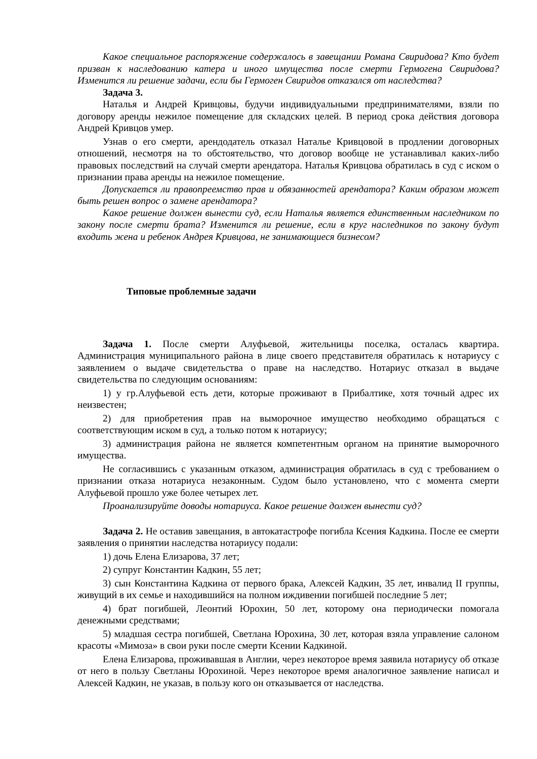Какое специальное распоряжение содержалось в завещании Романа Свиридова? Кто будет призван к наследованию катера и иного имущества после смерти Гермогена Свиридова? Изменится ли решение задачи, если бы Гермоген Свиридов отказался от наследства?
Задача 3.
Наталья и Андрей Кривцовы, будучи индивидуальными предпринимателями, взяли по договору аренды нежилое помещение для складских целей. В период срока действия договора Андрей Кривцов умер.
Узнав о его смерти, арендодатель отказал Наталье Кривцовой в продлении договорных отношений, несмотря на то обстоятельство, что договор вообще не устанавливал каких-либо правовых последствий на случай смерти арендатора. Наталья Кривцова обратилась в суд с иском о признании права аренды на нежилое помещение.
Допускается ли правопреемство прав и обязанностей арендатора? Каким образом может быть решен вопрос о замене арендатора?
Какое решение должен вынести суд, если Наталья является единственным наследником по закону после смерти брата? Изменится ли решение, если в круг наследников по закону будут входить жена и ребенок Андрея Кривцова, не занимающиеся бизнесом?
Типовые проблемные задачи
Задача 1. После смерти Алуфьевой, жительницы поселка, осталась квартира. Администрация муниципального района в лице своего представителя обратилась к нотариусу с заявлением о выдаче свидетельства о праве на наследство. Нотариус отказал в выдаче свидетельства по следующим основаниям:
1) у гр.Алуфьевой есть дети, которые проживают в Прибалтике, хотя точный адрес их неизвестен;
2) для приобретения прав на выморочное имущество необходимо обращаться с соответствующим иском в суд, а только потом к нотариусу;
3) администрация района не является компетентным органом на принятие выморочного имущества.
Не согласившись с указанным отказом, администрация обратилась в суд с требованием о признании отказа нотариуса незаконным. Судом было установлено, что с момента смерти Алуфьевой прошло уже более четырех лет.
Проанализируйте доводы нотариуса. Какое решение должен вынести суд?
Задача 2. Не оставив завещания, в автокатастрофе погибла Ксения Кадкина. После ее смерти заявления о принятии наследства нотариусу подали:
1) дочь Елена Елизарова, 37 лет;
2) супруг Константин Кадкин, 55 лет;
3) сын Константина Кадкина от первого брака, Алексей Кадкин, 35 лет, инвалид II группы, живущий в их семье и находившийся на полном иждивении погибшей последние 5 лет;
4) брат погибшей, Леонтий Юрохин, 50 лет, которому она периодически помогала денежными средствами;
5) младшая сестра погибшей, Светлана Юрохина, 30 лет, которая взяла управление салоном красоты «Мимоза» в свои руки после смерти Ксении Кадкиной.
Елена Елизарова, проживавшая в Англии, через некоторое время заявила нотариусу об отказе от него в пользу Светланы Юрохиной. Через некоторое время аналогичное заявление написал и Алексей Кадкин, не указав, в пользу кого он отказывается от наследства.